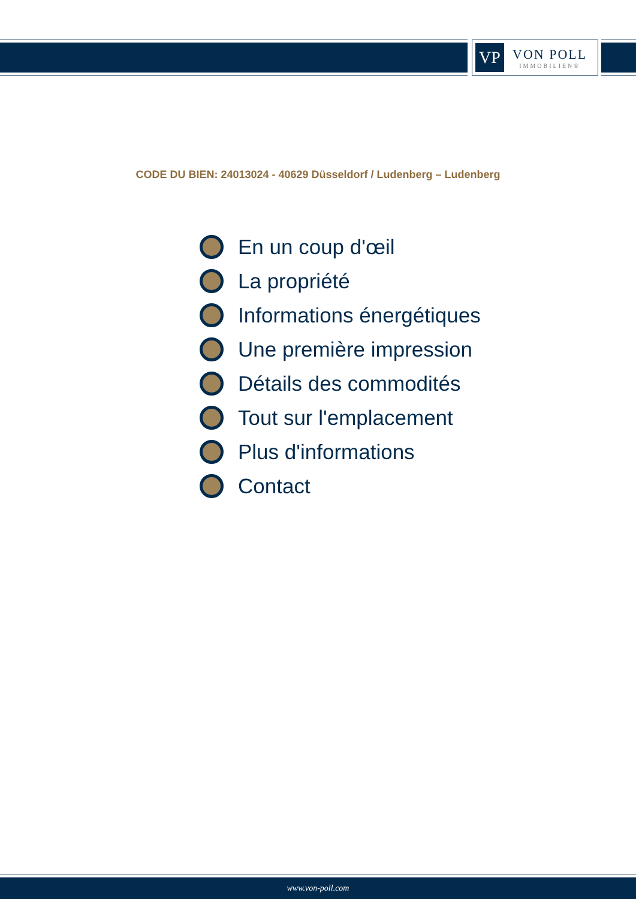VP
VON POLL
IMMOBILIEN®
CODE DU BIEN: 24013024 - 40629 Düsseldorf / Ludenberg – Ludenberg
En un coup d'œil
La propriété
Informations énergétiques
Une première impression
Détails des commodités
Tout sur l'emplacement
Plus d'informations
Contact
www.von-poll.com